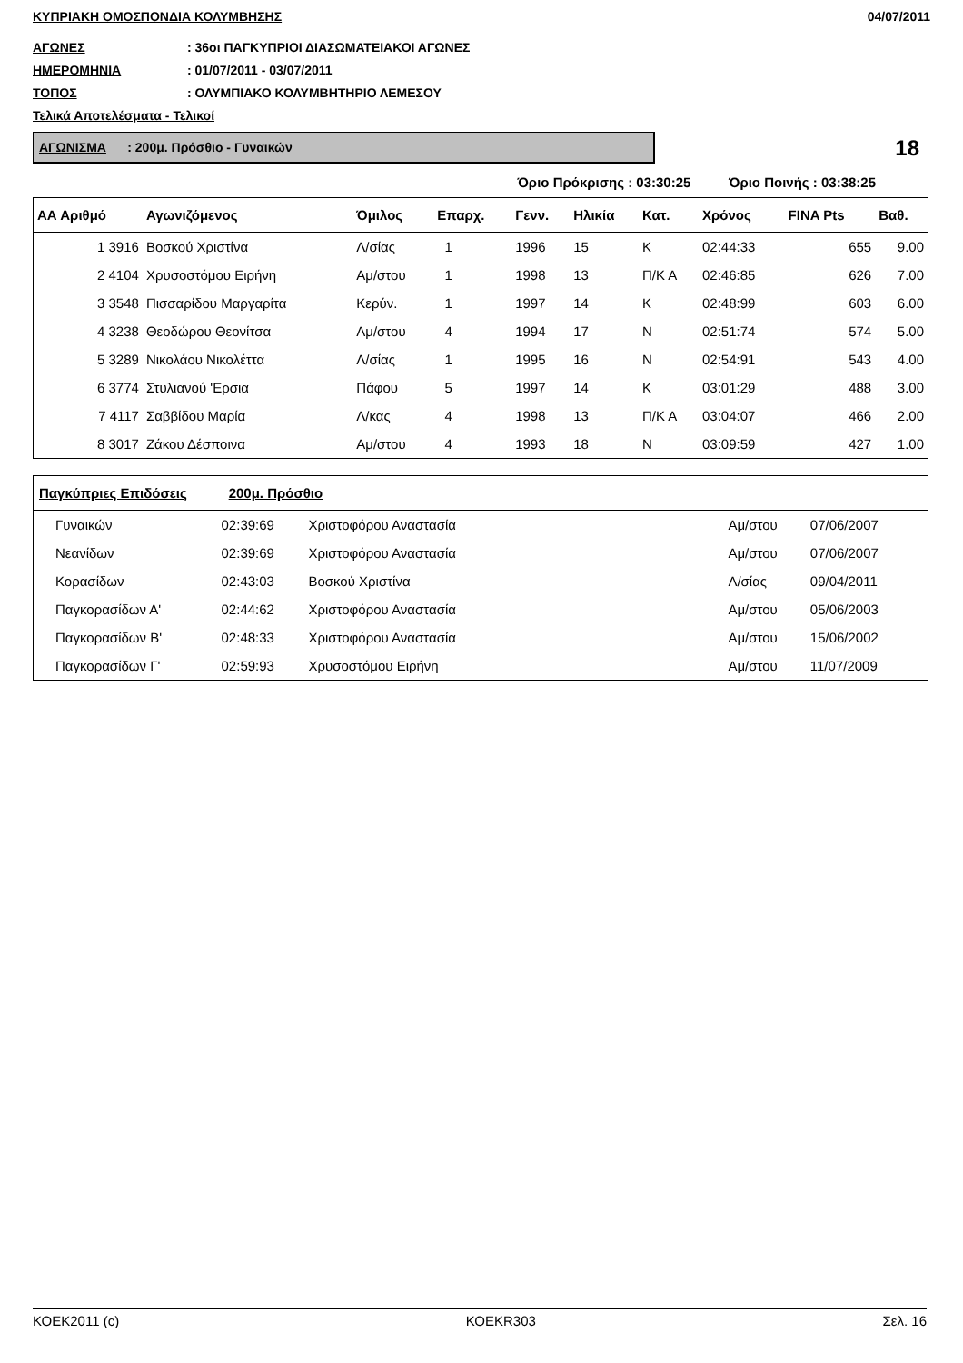ΚΥΠΡΙΑΚΗ ΟΜΟΣΠΟΝΔΙΑ ΚΟΛΥΜΒΗΣΗΣ 04/07/2011
ΑΓΩΝΕΣ: 36οι ΠΑΓΚΥΠΡΙΟΙ ΔΙΑΣΩΜΑΤΕΙΑΚΟΙ ΑΓΩΝΕΣ
ΗΜΕΡΟΜΗΝΙΑ: 01/07/2011 - 03/07/2011
ΤΟΠΟΣ: ΟΛΥΜΠΙΑΚΟ ΚΟΛΥΜΒΗΤΗΡΙΟ ΛΕΜΕΣΟΥ
Τελικά Αποτελέσματα - Τελικοί
ΑΓΩΝΙΣΜΑ : 200μ. Πρόσθιο - Γυναικών
18
Όριο Πρόκρισης : 03:30:25 Όριο Ποινής : 03:38:25
| ΑΑ Αριθμό | Αγωνιζόμενος | Όμιλος | Επαρχ. | Γενν. | Ηλικία | Κατ. | Χρόνος | FINA Pts | Βαθ. |
| --- | --- | --- | --- | --- | --- | --- | --- | --- | --- |
| 1 3916 | Βοσκού Χριστίνα | Λ/σίας | 1 | 1996 | 15 | Κ | 02:44:33 | 655 | 9.00 |
| 2 4104 | Χρυσοστόμου Ειρήνη | Αμ/στου | 1 | 1998 | 13 | Π/Κ Α | 02:46:85 | 626 | 7.00 |
| 3 3548 | Πισσαρίδου Μαργαρίτα | Κερύν. | 1 | 1997 | 14 | Κ | 02:48:99 | 603 | 6.00 |
| 4 3238 | Θεοδώρου Θεονίτσα | Αμ/στου | 4 | 1994 | 17 | Ν | 02:51:74 | 574 | 5.00 |
| 5 3289 | Νικολάου Νικολέττα | Λ/σίας | 1 | 1995 | 16 | Ν | 02:54:91 | 543 | 4.00 |
| 6 3774 | Στυλιανού 'Ερσια | Πάφου | 5 | 1997 | 14 | Κ | 03:01:29 | 488 | 3.00 |
| 7 4117 | Σαββίδου Μαρία | Λ/κας | 4 | 1998 | 13 | Π/Κ Α | 03:04:07 | 466 | 2.00 |
| 8 3017 | Ζάκου Δέσποινα | Αμ/στου | 4 | 1993 | 18 | Ν | 03:09:59 | 427 | 1.00 |
| Παγκύπριες Επιδόσεις 200μ. Πρόσθιο | | | | | |
| --- | --- | --- | --- | --- | --- |
| Γυναικών | 02:39:69 | Χριστοφόρου Αναστασία | Αμ/στου | 07/06/2007 | |
| Νεανίδων | 02:39:69 | Χριστοφόρου Αναστασία | Αμ/στου | 07/06/2007 | |
| Κορασίδων | 02:43:03 | Βοσκού Χριστίνα | Λ/σίας | 09/04/2011 | |
| Παγκορασίδων Α' | 02:44:62 | Χριστοφόρου Αναστασία | Αμ/στου | 05/06/2003 | |
| Παγκορασίδων Β' | 02:48:33 | Χριστοφόρου Αναστασία | Αμ/στου | 15/06/2002 | |
| Παγκορασίδων Γ' | 02:59:93 | Χρυσοστόμου Ειρήνη | Αμ/στου | 11/07/2009 | |
ΚΟΕΚ2011 (c) ΚΟΕΚR303 Σελ. 16